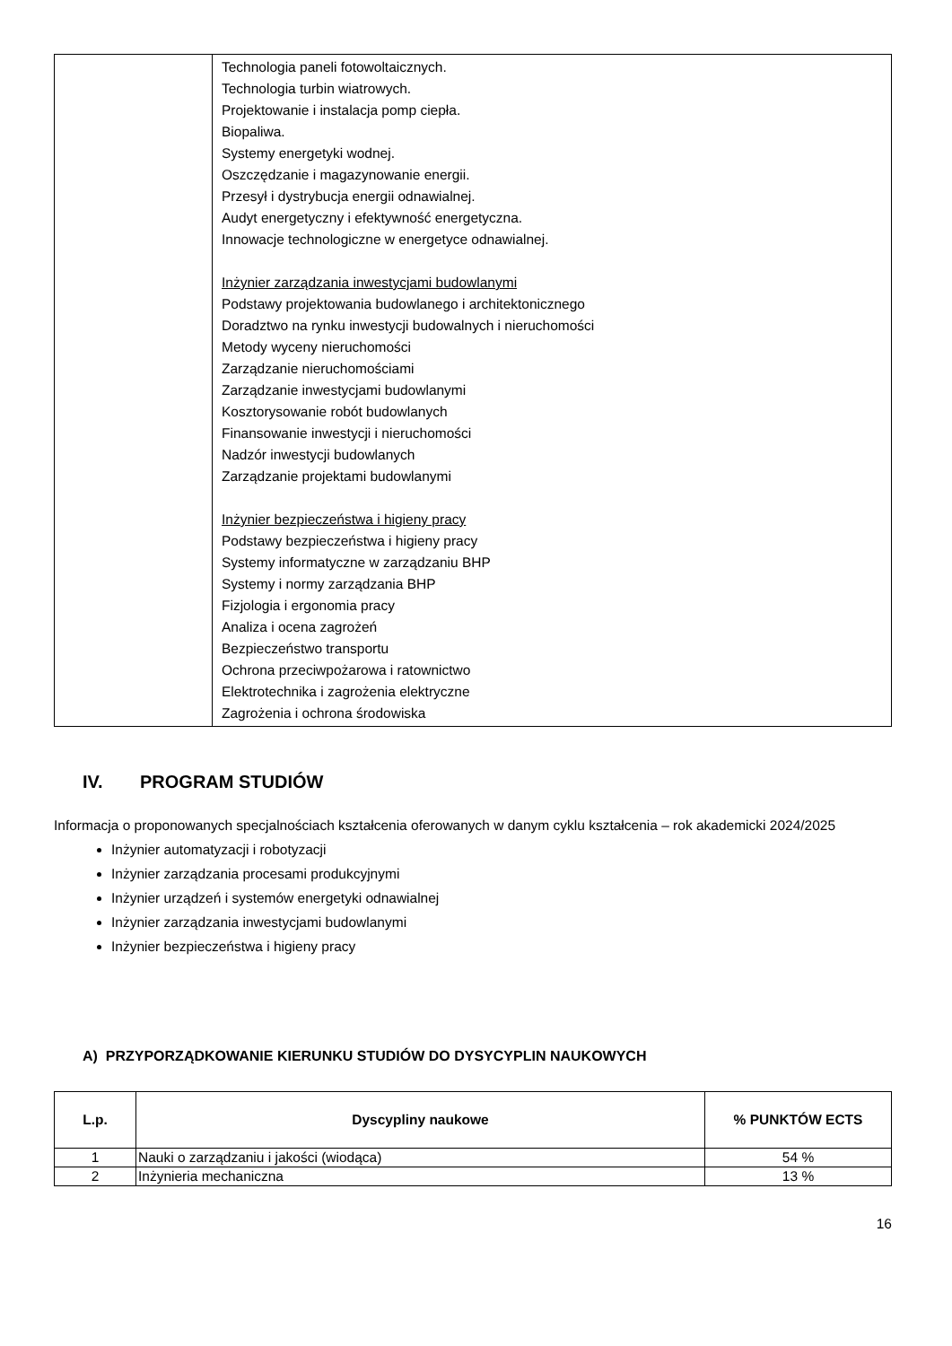| | Technologia paneli fotowoltaicznych. Technologia turbin wiatrowych. Projektowanie i instalacja pomp ciepła. Biopaliwa. Systemy energetyki wodnej. Oszczędzanie i magazynowanie energii. Przesył i dystrybucja energii odnawialnej. Audyt energetyczny i efektywność energetyczna. Innowacje technologiczne w energetyce odnawialnej. Inżynier zarządzania inwestycjami budowlanymi Podstawy projektowania budowlanego i architektonicznego Doradztwo na rynku inwestycji budowalnych i nieruchomości Metody wyceny nieruchomości Zarządzanie nieruchomościami Zarządzanie inwestycjami budowlanymi Kosztorysowanie robót budowlanych Finansowanie inwestycji i nieruchomości Nadzór inwestycji budowlanych Zarządzanie projektami budowlanymi Inżynier bezpieczeństwa i higieny pracy Podstawy bezpieczeństwa i higieny pracy Systemy informatyczne w zarządzaniu BHP Systemy i normy zarządzania BHP Fizjologia i ergonomia pracy Analiza i ocena zagrożeń Bezpieczeństwo transportu Ochrona przeciwpożarowa i ratownictwo Elektrotechnika i zagrożenia elektryczne Zagrożenia i ochrona środowiska |
IV. PROGRAM STUDIÓW
Informacja o proponowanych specjalnościach kształcenia oferowanych w danym cyklu kształcenia – rok akademicki 2024/2025
Inżynier automatyzacji i robotyzacji
Inżynier zarządzania procesami produkcyjnymi
Inżynier urządzeń i systemów energetyki odnawialnej
Inżynier zarządzania inwestycjami budowlanymi
Inżynier bezpieczeństwa i higieny pracy
A) PRZYPORZĄDKOWANIE KIERUNKU STUDIÓW DO DYSYCYPLIN NAUKOWYCH
| L.p. | Dyscypliny naukowe | % PUNKTÓW ECTS |
| --- | --- | --- |
| 1 | Nauki o zarządzaniu i jakości (wiodąca) | 54 % |
| 2 | Inżynieria mechaniczna | 13 % |
16